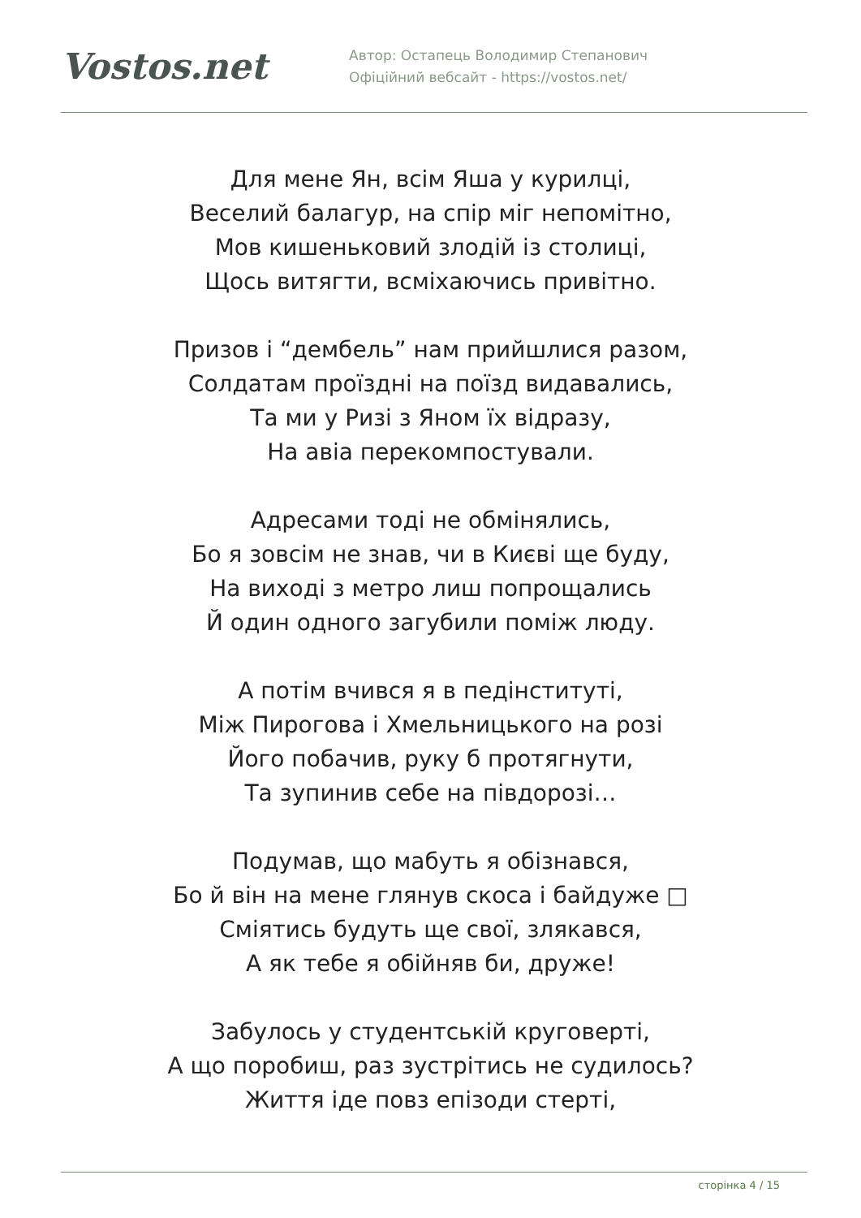Vostos.net
Автор: Остапець Володимир Степанович
Офіційний вебсайт - https://vostos.net/
Для мене Ян, всім Яша у курилці,
Веселий балагур, на спір міг непомітно,
Мов кишеньковий злодій із столиці,
Щось витягти, всміхаючись привітно.
Призов і “дембель” нам прийшлися разом,
Солдатам проїздні на поїзд видавались,
Та ми у Ризі з Яном їх відразу,
На авіа перекомпостували.
Адресами тоді не обмінялись,
Бо я зовсім не знав, чи в Києві ще буду,
На виході з метро лиш попрощались
Й один одного загубили поміж люду.
А потім вчився я в педінституті,
Між Пирогова і Хмельницького на розі
Його побачив, руку б протягнути,
Та зупинив себе на півдорозі…
Подумав, що мабуть я обізнався,
Бо й він на мене глянув скоса і байдуже □
Сміятись будуть ще свої, злякався,
А як тебе я обійняв би, друже!
Забулось у студентській круговерті,
А що поробиш, раз зустрітись не судилось?
Життя іде повз епізоди стерті,
сторінка 4 / 15